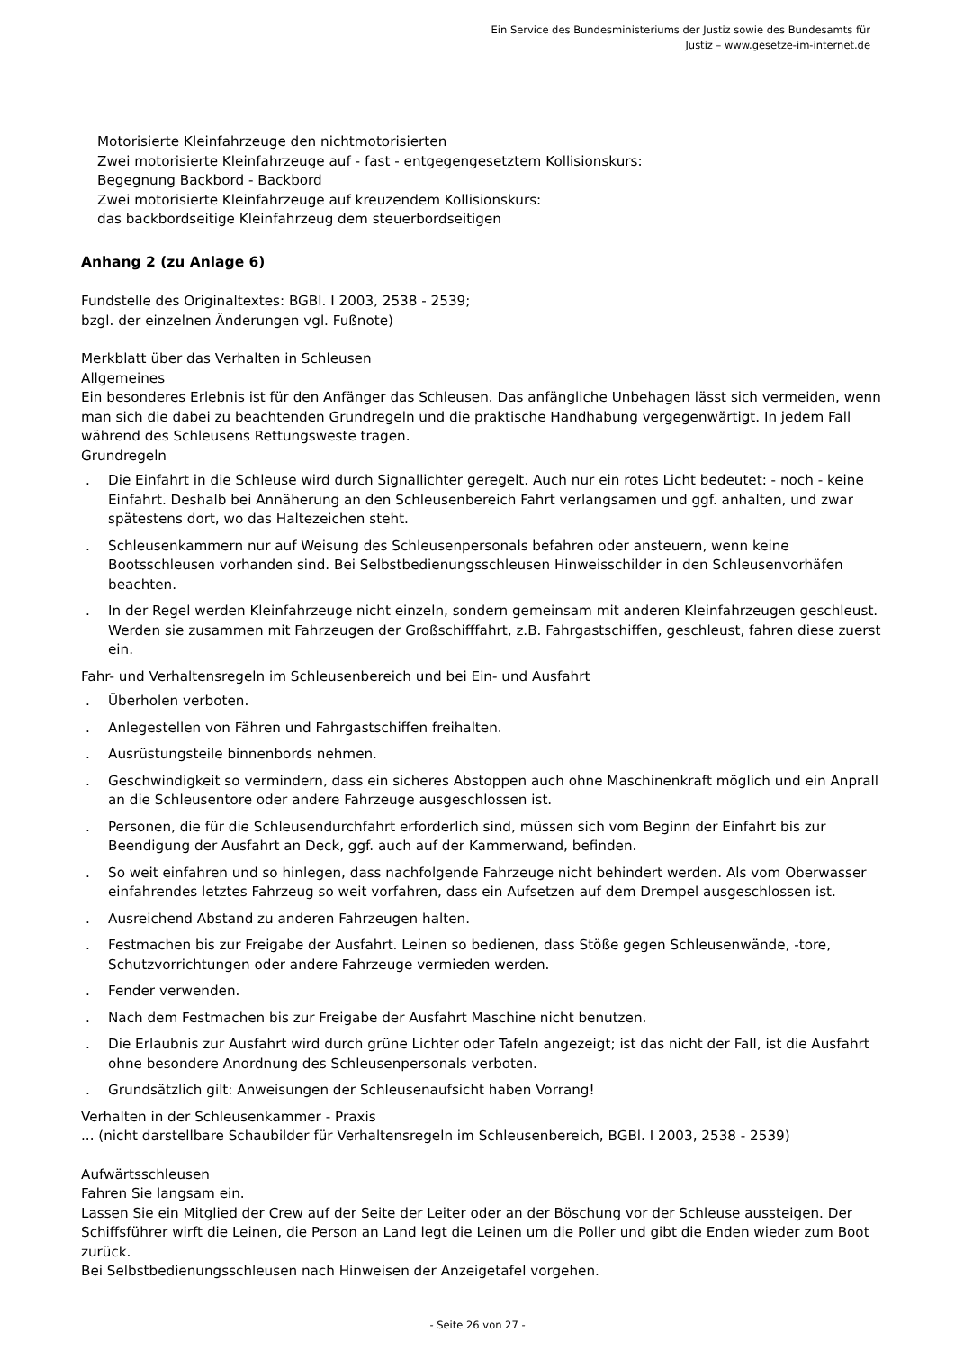Ein Service des Bundesministeriums der Justiz sowie des Bundesamts für
Justiz – www.gesetze-im-internet.de
Motorisierte Kleinfahrzeuge den nichtmotorisierten
Zwei motorisierte Kleinfahrzeuge auf - fast - entgegengesetztem Kollisionskurs:
Begegnung Backbord - Backbord
Zwei motorisierte Kleinfahrzeuge auf kreuzendem Kollisionskurs:
das backbordseitige Kleinfahrzeug dem steuerbordseitigen
Anhang 2 (zu Anlage 6)
Fundstelle des Originaltextes: BGBl. I 2003, 2538 - 2539;
bzgl. der einzelnen Änderungen vgl. Fußnote)
Merkblatt über das Verhalten in Schleusen
Allgemeines
Ein besonderes Erlebnis ist für den Anfänger das Schleusen. Das anfängliche Unbehagen lässt sich vermeiden, wenn man sich die dabei zu beachtenden Grundregeln und die praktische Handhabung vergegenwärtigt. In jedem Fall während des Schleusens Rettungsweste tragen.
Grundregeln
. Die Einfahrt in die Schleuse wird durch Signallichter geregelt. Auch nur ein rotes Licht bedeutet: - noch - keine Einfahrt. Deshalb bei Annäherung an den Schleusenbereich Fahrt verlangsamen und ggf. anhalten, und zwar spätestens dort, wo das Haltezeichen steht.
. Schleusenkammern nur auf Weisung des Schleusenpersonals befahren oder ansteuern, wenn keine Bootsschleusen vorhanden sind. Bei Selbstbedienungsschleusen Hinweisschilder in den Schleusenvorhäfen beachten.
. In der Regel werden Kleinfahrzeuge nicht einzeln, sondern gemeinsam mit anderen Kleinfahrzeugen geschleust. Werden sie zusammen mit Fahrzeugen der Großschifffahrt, z.B. Fahrgastschiffen, geschleust, fahren diese zuerst ein.
Fahr- und Verhaltensregeln im Schleusenbereich und bei Ein- und Ausfahrt
. Überholen verboten.
. Anlegestellen von Fähren und Fahrgastschiffen freihalten.
. Ausrüstungsteile binnenbords nehmen.
. Geschwindigkeit so vermindern, dass ein sicheres Abstoppen auch ohne Maschinenkraft möglich und ein Anprall an die Schleusentore oder andere Fahrzeuge ausgeschlossen ist.
. Personen, die für die Schleusendurchfahrt erforderlich sind, müssen sich vom Beginn der Einfahrt bis zur Beendigung der Ausfahrt an Deck, ggf. auch auf der Kammerwand, befinden.
. So weit einfahren und so hinlegen, dass nachfolgende Fahrzeuge nicht behindert werden. Als vom Oberwasser einfahrendes letztes Fahrzeug so weit vorfahren, dass ein Aufsetzen auf dem Drempel ausgeschlossen ist.
. Ausreichend Abstand zu anderen Fahrzeugen halten.
. Festmachen bis zur Freigabe der Ausfahrt. Leinen so bedienen, dass Stöße gegen Schleusenwände, -tore, Schutzvorrichtungen oder andere Fahrzeuge vermieden werden.
. Fender verwenden.
. Nach dem Festmachen bis zur Freigabe der Ausfahrt Maschine nicht benutzen.
. Die Erlaubnis zur Ausfahrt wird durch grüne Lichter oder Tafeln angezeigt; ist das nicht der Fall, ist die Ausfahrt ohne besondere Anordnung des Schleusenpersonals verboten.
. Grundsätzlich gilt: Anweisungen der Schleusenaufsicht haben Vorrang!
Verhalten in der Schleusenkammer - Praxis
... (nicht darstellbare Schaubilder für Verhaltensregeln im Schleusenbereich, BGBl. I 2003, 2538 - 2539)
Aufwärtsschleusen
Fahren Sie langsam ein.
Lassen Sie ein Mitglied der Crew auf der Seite der Leiter oder an der Böschung vor der Schleuse aussteigen. Der Schiffsführer wirft die Leinen, die Person an Land legt die Leinen um die Poller und gibt die Enden wieder zum Boot zurück.
Bei Selbstbedienungsschleusen nach Hinweisen der Anzeigetafel vorgehen.
- Seite 26 von 27 -